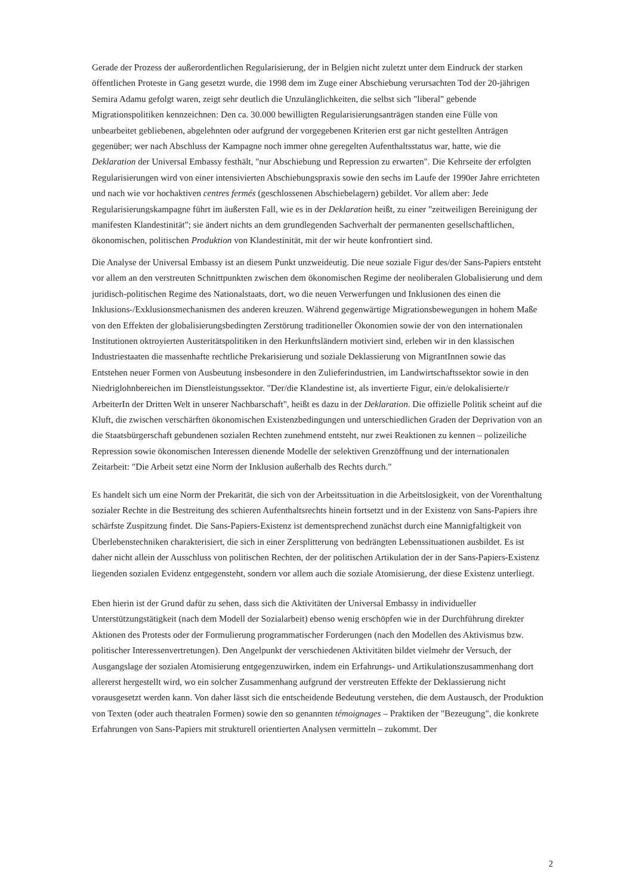Gerade der Prozess der außerordentlichen Regularisierung, der in Belgien nicht zuletzt unter dem Eindruck der starken öffentlichen Proteste in Gang gesetzt wurde, die 1998 dem im Zuge einer Abschiebung verursachten Tod der 20-jährigen Semira Adamu gefolgt waren, zeigt sehr deutlich die Unzulänglichkeiten, die selbst sich "liberal" gebende Migrationspolitiken kennzeichnen: Den ca. 30.000 bewilligten Regularisierungsanträgen standen eine Fülle von unbearbeitet gebliebenen, abgelehnten oder aufgrund der vorgegebenen Kriterien erst gar nicht gestellten Anträgen gegenüber; wer nach Abschluss der Kampagne noch immer ohne geregelten Aufenthaltsstatus war, hatte, wie die Deklaration der Universal Embassy festhält, "nur Abschiebung und Repression zu erwarten". Die Kehrseite der erfolgten Regularisierungen wird von einer intensivierten Abschiebungspraxis sowie den sechs im Laufe der 1990er Jahre errichteten und nach wie vor hochaktiven centres fermés (geschlossenen Abschiebelagern) gebildet. Vor allem aber: Jede Regularisierungskampagne führt im äußersten Fall, wie es in der Deklaration heißt, zu einer "zeitweiligen Bereinigung der manifesten Klandestinität"; sie ändert nichts an dem grundlegenden Sachverhalt der permanenten gesellschaftlichen, ökonomischen, politischen Produktion von Klandestinität, mit der wir heute konfrontiert sind.
Die Analyse der Universal Embassy ist an diesem Punkt unzweideutig. Die neue soziale Figur des/der Sans-Papiers entsteht vor allem an den verstreuten Schnittpunkten zwischen dem ökonomischen Regime der neoliberalen Globalisierung und dem juridisch-politischen Regime des Nationalstaats, dort, wo die neuen Verwerfungen und Inklusionen des einen die Inklusions-/Exklusionsmechanismen des anderen kreuzen. Während gegenwärtige Migrationsbewegungen in hohem Maße von den Effekten der globalisierungsbedingten Zerstörung traditioneller Ökonomien sowie der von den internationalen Institutionen oktroyierten Austeritätspolitiken in den Herkunftsländern motiviert sind, erleben wir in den klassischen Industriestaaten die massenhafte rechtliche Prekarisierung und soziale Deklassierung von MigrantInnen sowie das Entstehen neuer Formen von Ausbeutung insbesondere in den Zulieferindustrien, im Landwirtschaftssektor sowie in den Niedriglohnbereichen im Dienstleistungssektor. "Der/die Klandestine ist, als invertierte Figur, ein/e delokalisierte/r ArbeiterIn der Dritten Welt in unserer Nachbarschaft", heißt es dazu in der Deklaration. Die offizielle Politik scheint auf die Kluft, die zwischen verschärften ökonomischen Existenzbedingungen und unterschiedlichen Graden der Deprivation von an die Staatsbürgerschaft gebundenen sozialen Rechten zunehmend entsteht, nur zwei Reaktionen zu kennen – polizeiliche Repression sowie ökonomischen Interessen dienende Modelle der selektiven Grenzöffnung und der internationalen Zeitarbeit: "Die Arbeit setzt eine Norm der Inklusion außerhalb des Rechts durch."
Es handelt sich um eine Norm der Prekarität, die sich von der Arbeitssituation in die Arbeitslosigkeit, von der Vorenthaltung sozialer Rechte in die Bestreitung des schieren Aufenthaltsrechts hinein fortsetzt und in der Existenz von Sans-Papiers ihre schärfste Zuspitzung findet. Die Sans-Papiers-Existenz ist dementsprechend zunächst durch eine Mannigfaltigkeit von Überlebenstechniken charakterisiert, die sich in einer Zersplitterung von bedrängten Lebenssituationen ausbildet. Es ist daher nicht allein der Ausschluss von politischen Rechten, der der politischen Artikulation der in der Sans-Papiers-Existenz liegenden sozialen Evidenz entgegensteht, sondern vor allem auch die soziale Atomisierung, der diese Existenz unterliegt.
Eben hierin ist der Grund dafür zu sehen, dass sich die Aktivitäten der Universal Embassy in individueller Unterstützungstätigkeit (nach dem Modell der Sozialarbeit) ebenso wenig erschöpfen wie in der Durchführung direkter Aktionen des Protests oder der Formulierung programmatischer Forderungen (nach den Modellen des Aktivismus bzw. politischer Interessenvertretungen). Den Angelpunkt der verschiedenen Aktivitäten bildet vielmehr der Versuch, der Ausgangslage der sozialen Atomisierung entgegenzuwirken, indem ein Erfahrungs- und Artikulationszusammenhang dort allererst hergestellt wird, wo ein solcher Zusammenhang aufgrund der verstreuten Effekte der Deklassierung nicht vorausgesetzt werden kann. Von daher lässt sich die entscheidende Bedeutung verstehen, die dem Austausch, der Produktion von Texten (oder auch theatralen Formen) sowie den so genannten témoignages – Praktiken der "Bezeugung", die konkrete Erfahrungen von Sans-Papiers mit strukturell orientierten Analysen vermitteln – zukommt. Der
2